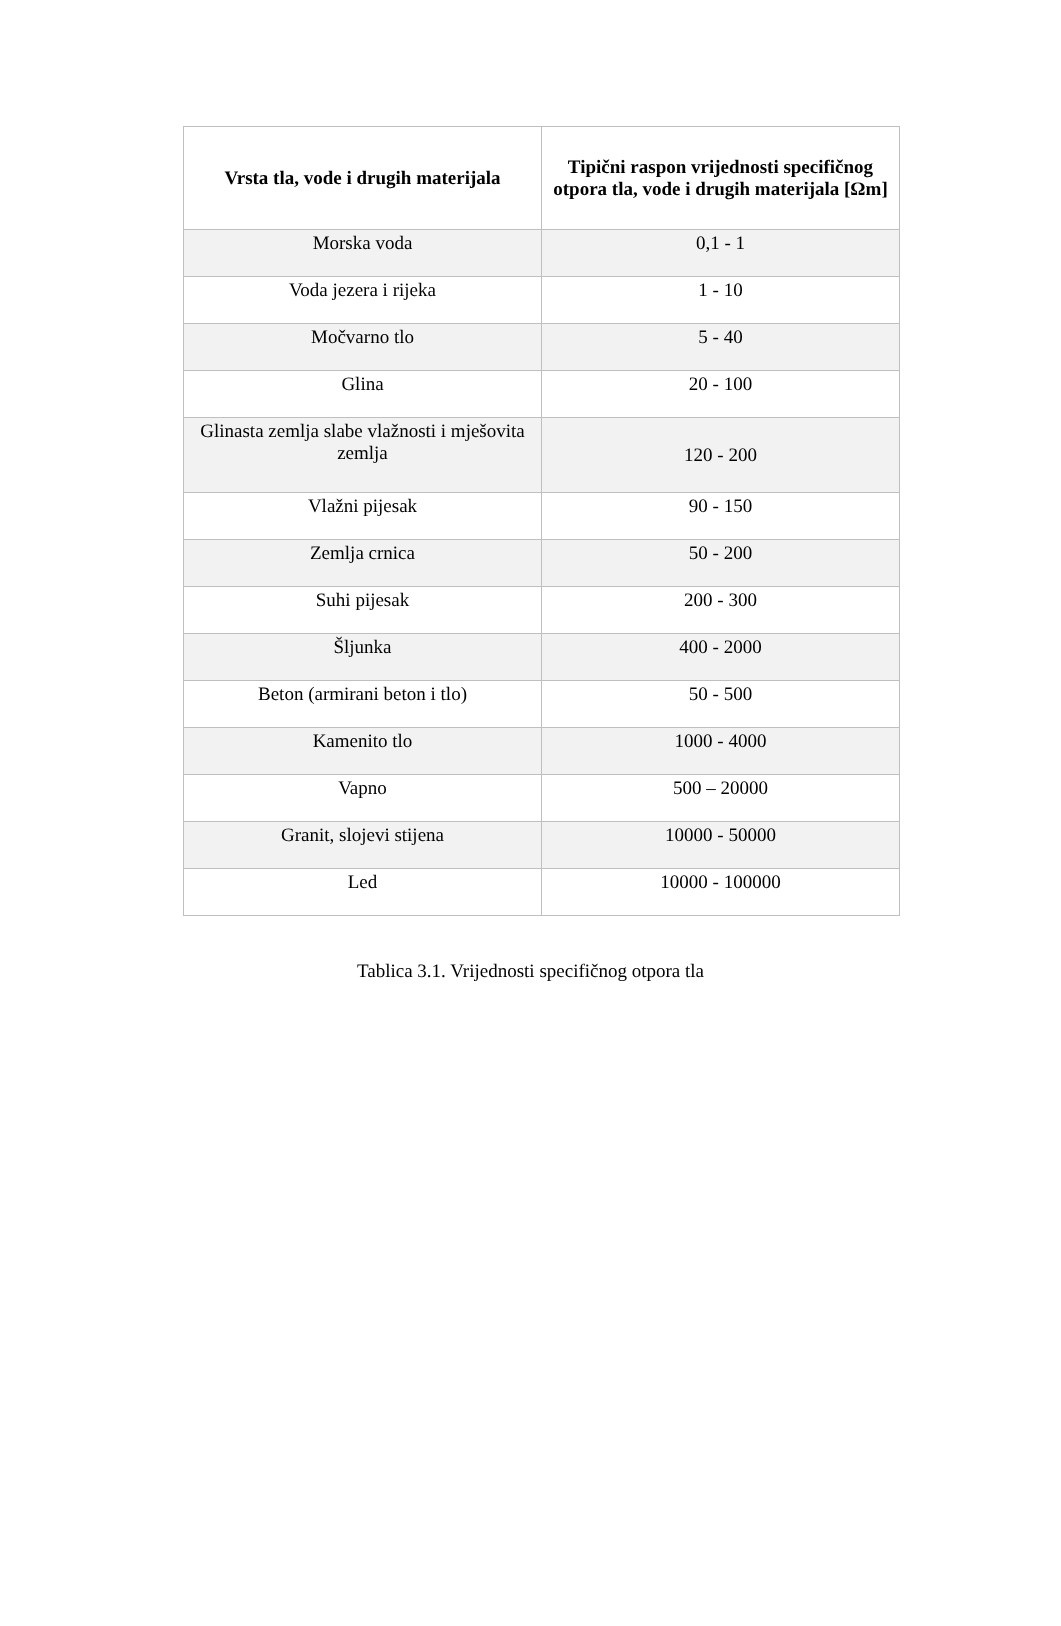| Vrsta tla, vode i drugih materijala | Tipični raspon vrijednosti specifičnog otpora tla, vode i drugih materijala [Ωm] |
| --- | --- |
| Morska voda | 0,1 - 1 |
| Voda jezera i rijeka | 1 - 10 |
| Močvarno tlo | 5 - 40 |
| Glina | 20 - 100 |
| Glinasta zemlja slabe vlažnosti i mješovita zemlja | 120 - 200 |
| Vlažni pijesak | 90 - 150 |
| Zemlja crnica | 50 - 200 |
| Suhi pijesak | 200 - 300 |
| Šljunka | 400 - 2000 |
| Beton (armirani beton i tlo) | 50 - 500 |
| Kamenito tlo | 1000 - 4000 |
| Vapno | 500 – 20000 |
| Granit, slojevi stijena | 10000 - 50000 |
| Led | 10000 - 100000 |
Tablica 3.1. Vrijednosti specifičnog otpora tla